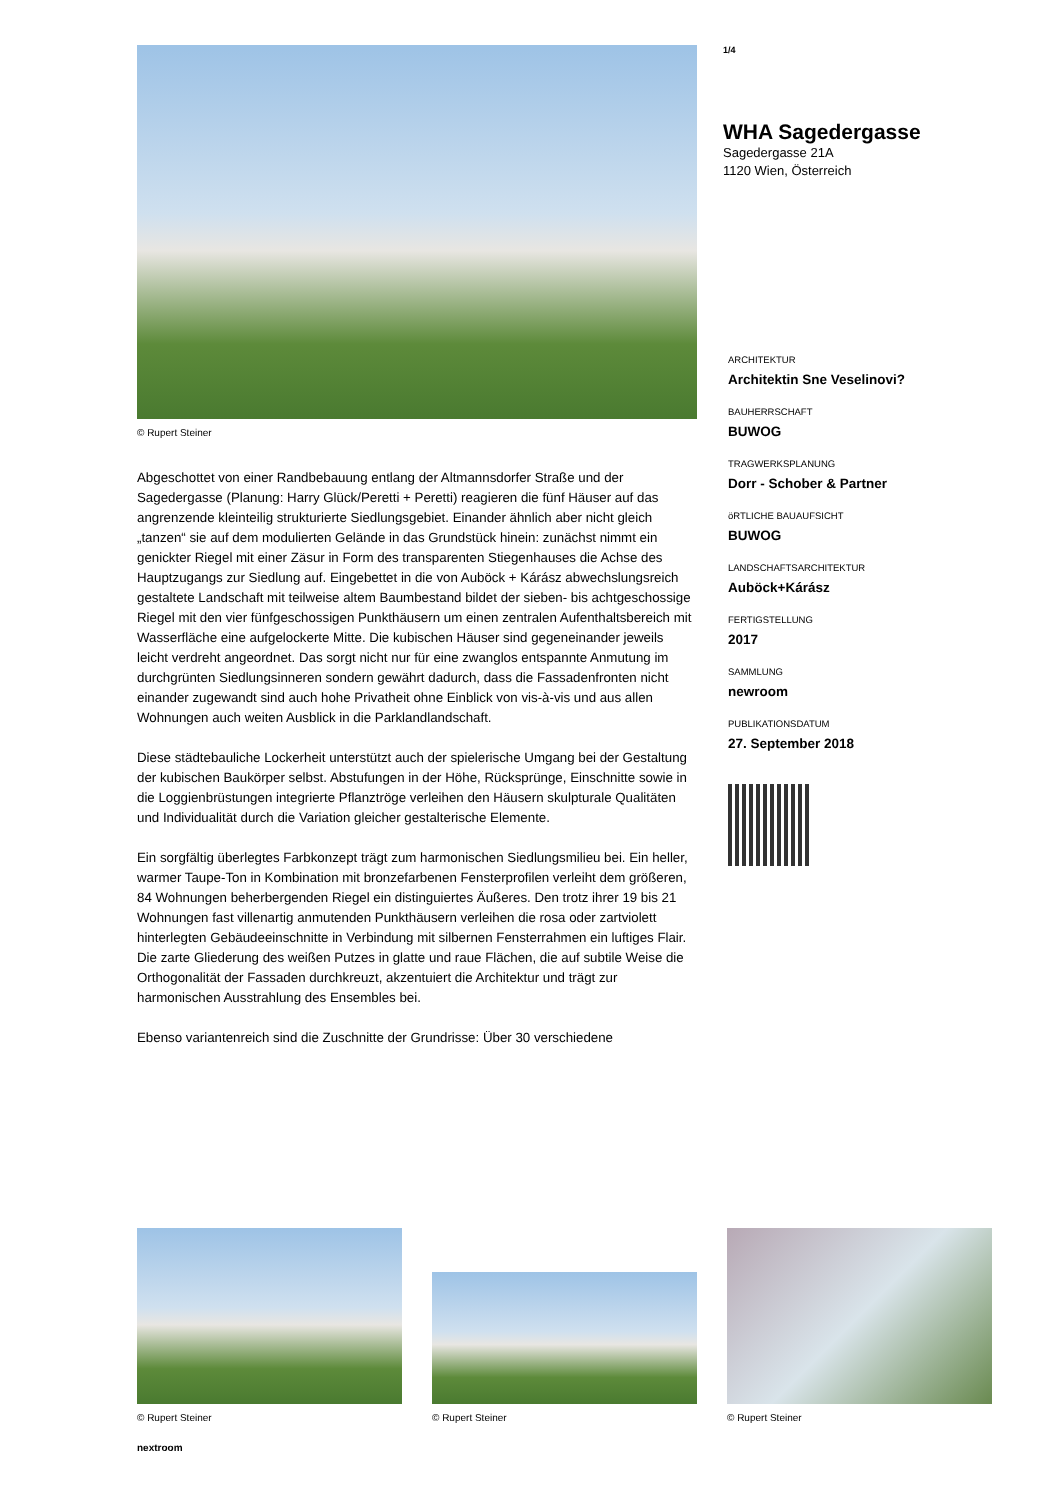© Rupert Steiner
Abgeschottet von einer Randbebauung entlang der Altmannsdorfer Straße und der Sagedergasse (Planung: Harry Glück/Peretti + Peretti) reagieren die fünf Häuser auf das angrenzende kleinteilig strukturierte Siedlungsgebiet. Einander ähnlich aber nicht gleich „tanzen“ sie auf dem modulierten Gelände in das Grundstück hinein: zunächst nimmt ein genickter Riegel mit einer Zäsur in Form des transparenten Stiegenhauses die Achse des Hauptzugangs zur Siedlung auf. Eingebettet in die von Auböck + Kárász abwechslungsreich gestaltete Landschaft mit teilweise altem Baumbestand bildet der sieben- bis achtgeschossige Riegel mit den vier fünfgeschossigen Punkthäusern um einen zentralen Aufenthaltsbereich mit Wasserfläche eine aufgelockerte Mitte. Die kubischen Häuser sind gegeneinander jeweils leicht verdreht angeordnet. Das sorgt nicht nur für eine zwanglos entspannte Anmutung im durchgrünten Siedlungsinneren sondern gewährt dadurch, dass die Fassadenfronten nicht einander zugewandt sind auch hohe Privatheit ohne Einblick von vis-à-vis und aus allen Wohnungen auch weiten Ausblick in die Parklandlandschaft.
Diese städtebauliche Lockerheit unterstützt auch der spielerische Umgang bei der Gestaltung der kubischen Baukörper selbst. Abstufungen in der Höhe, Rücksprünge, Einschnitte sowie in die Loggienbrüstungen integrierte Pflanztröge verleihen den Häusern skulpturale Qualitäten und Individualität durch die Variation gleicher gestalterische Elemente.
Ein sorgfältig überlegtes Farbkonzept trägt zum harmonischen Siedlungsmilieu bei. Ein heller, warmer Taupe-Ton in Kombination mit bronzefarbenen Fensterprofilen verleiht dem größeren, 84 Wohnungen beherbergenden Riegel ein distinguiertes Äußeres. Den trotz ihrer 19 bis 21 Wohnungen fast villenartig anmutenden Punkthäusern verleihen die rosa oder zartviolett hinterlegten Gebäudeeinschnitte in Verbindung mit silbernen Fensterrahmen ein luftiges Flair. Die zarte Gliederung des weißen Putzes in glatte und raue Flächen, die auf subtile Weise die Orthogonalität der Fassaden durchkreuzt, akzentuiert die Architektur und trägt zur harmonischen Ausstrahlung des Ensembles bei.
Ebenso variantenreich sind die Zuschnitte der Grundrisse: Über 30 verschiedene
1/4
WHA Sagedergasse
Sagedergasse 21A
1120 Wien, Österreich
ARCHITEKTUR
Architektin Sne Veselinovi?
BAUHERRSCHAFT
BUWOG
TRAGWERKSPLANUNG
Dorr - Schober & Partner
öRTLICHE BAUAUFSICHT
BUWOG
LANDSCHAFTSARCHITEKTUR
Auböck+Kárász
FERTIGSTELLUNG
2017
SAMMLUNG
newroom
PUBLIKATIONSDATUM
27. September 2018
© Rupert Steiner
© Rupert Steiner
© Rupert Steiner
nextroom